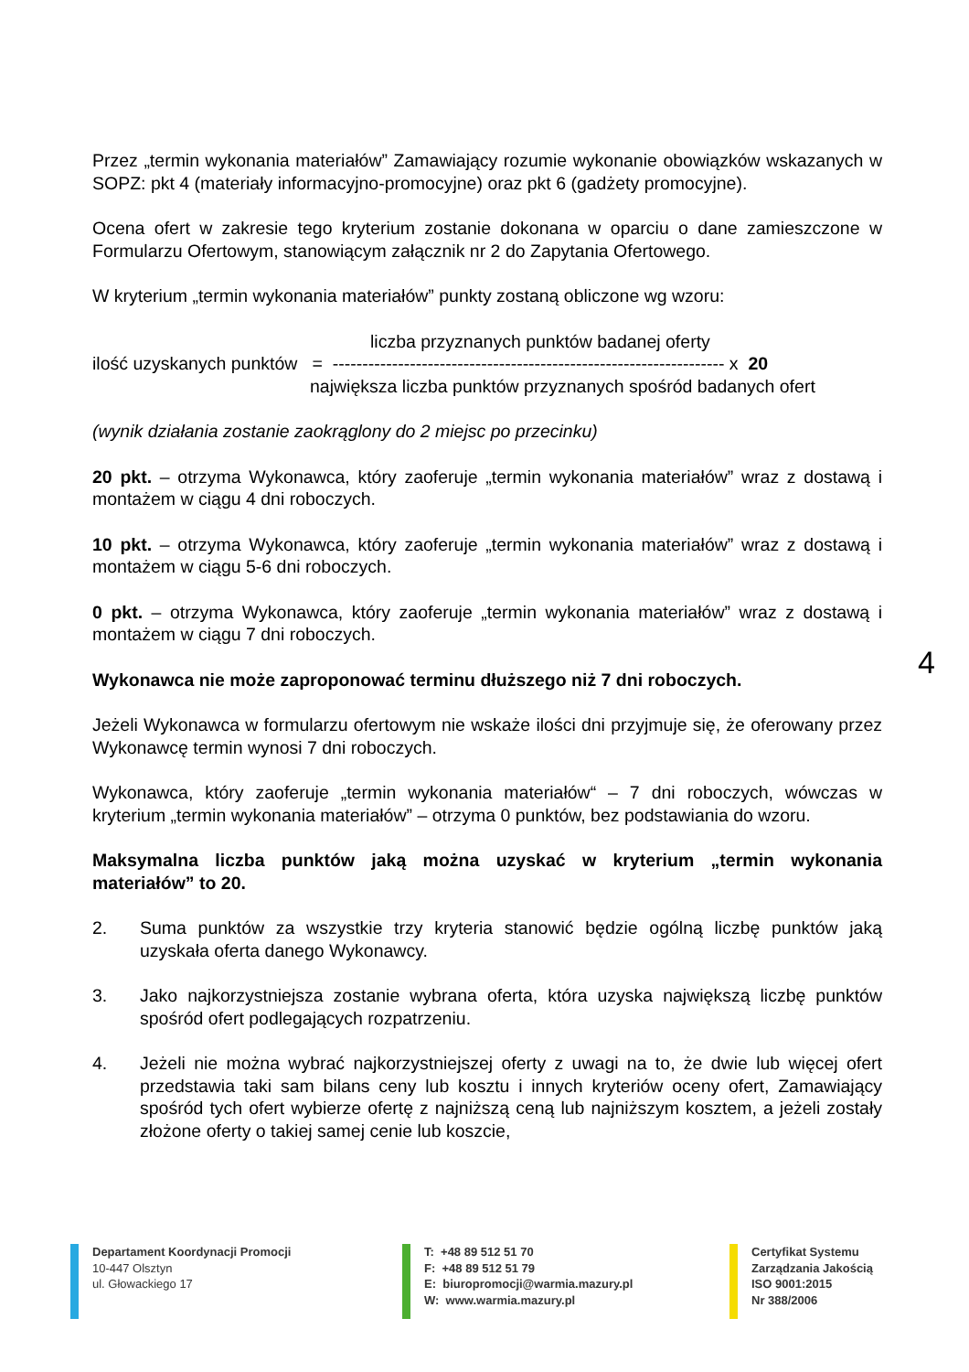Przez „termin wykonania materiałów” Zamawiający rozumie wykonanie obowiązków wskazanych w SOPZ: pkt 4 (materiały informacyjno-promocyjne) oraz pkt 6 (gadżety promocyjne).
Ocena ofert w zakresie tego kryterium zostanie dokonana w oparciu o dane zamieszczone w Formularzu Ofertowym, stanowiącym załącznik nr 2 do Zapytania Ofertowego.
W kryterium „termin wykonania materiałów” punkty zostaną obliczone wg wzoru:
liczba przyznanych punktów badanej oferty
ilość uzyskanych punktów = ------------------------------------------------------------------ x 20
największa liczba punktów przyznanych spośród badanych ofert
(wynik działania zostanie zaokrąglony do 2 miejsc po przecinku)
20 pkt. – otrzyma Wykonawca, który zaoferuje „termin wykonania materiałów” wraz z dostawą i montażem w ciągu 4 dni roboczych.
10 pkt. – otrzyma Wykonawca, który zaoferuje „termin wykonania materiałów” wraz z dostawą i montażem w ciągu 5-6 dni roboczych.
0 pkt. – otrzyma Wykonawca, który zaoferuje „termin wykonania materiałów” wraz z dostawą i montażem w ciągu 7 dni roboczych.
Wykonawca nie może zaproponować terminu dłuższego niż 7 dni roboczych.
Jeżeli Wykonawca w formularzu ofertowym nie wskaże ilości dni przyjmuje się, że oferowany przez Wykonawcę termin wynosi 7 dni roboczych.
Wykonawca, który zaoferuje „termin wykonania materiałów“ – 7 dni roboczych, wówczas w kryterium „termin wykonania materiałów” – otrzyma 0 punktów, bez podstawiania do wzoru.
Maksymalna liczba punktów jaką można uzyskać w kryterium „termin wykonania materiałów” to 20.
2. Suma punktów za wszystkie trzy kryteria stanowić będzie ogólną liczbę punktów jaką uzyskała oferta danego Wykonawcy.
3. Jako najkorzystniejsza zostanie wybrana oferta, która uzyska największą liczbę punktów spośród ofert podlegających rozpatrzeniu.
4. Jeżeli nie można wybrać najkorzystniejszej oferty z uwagi na to, że dwie lub więcej ofert przedstawia taki sam bilans ceny lub kosztu i innych kryteriów oceny ofert, Zamawiający spośród tych ofert wybierze ofertę z najniższą ceną lub najniższym kosztem, a jeżeli zostały złożone oferty o takiej samej cenie lub koszcie,
4
Departament Koordynacji Promocji
10-447 Olsztyn
ul. Głowackiego 17
T: +48 89 512 51 70
F: +48 89 512 51 79
E: biuropromocji@warmia.mazury.pl
W: www.warmia.mazury.pl
Certyfikat Systemu
Zarządzania Jakością
ISO 9001:2015
Nr 388/2006